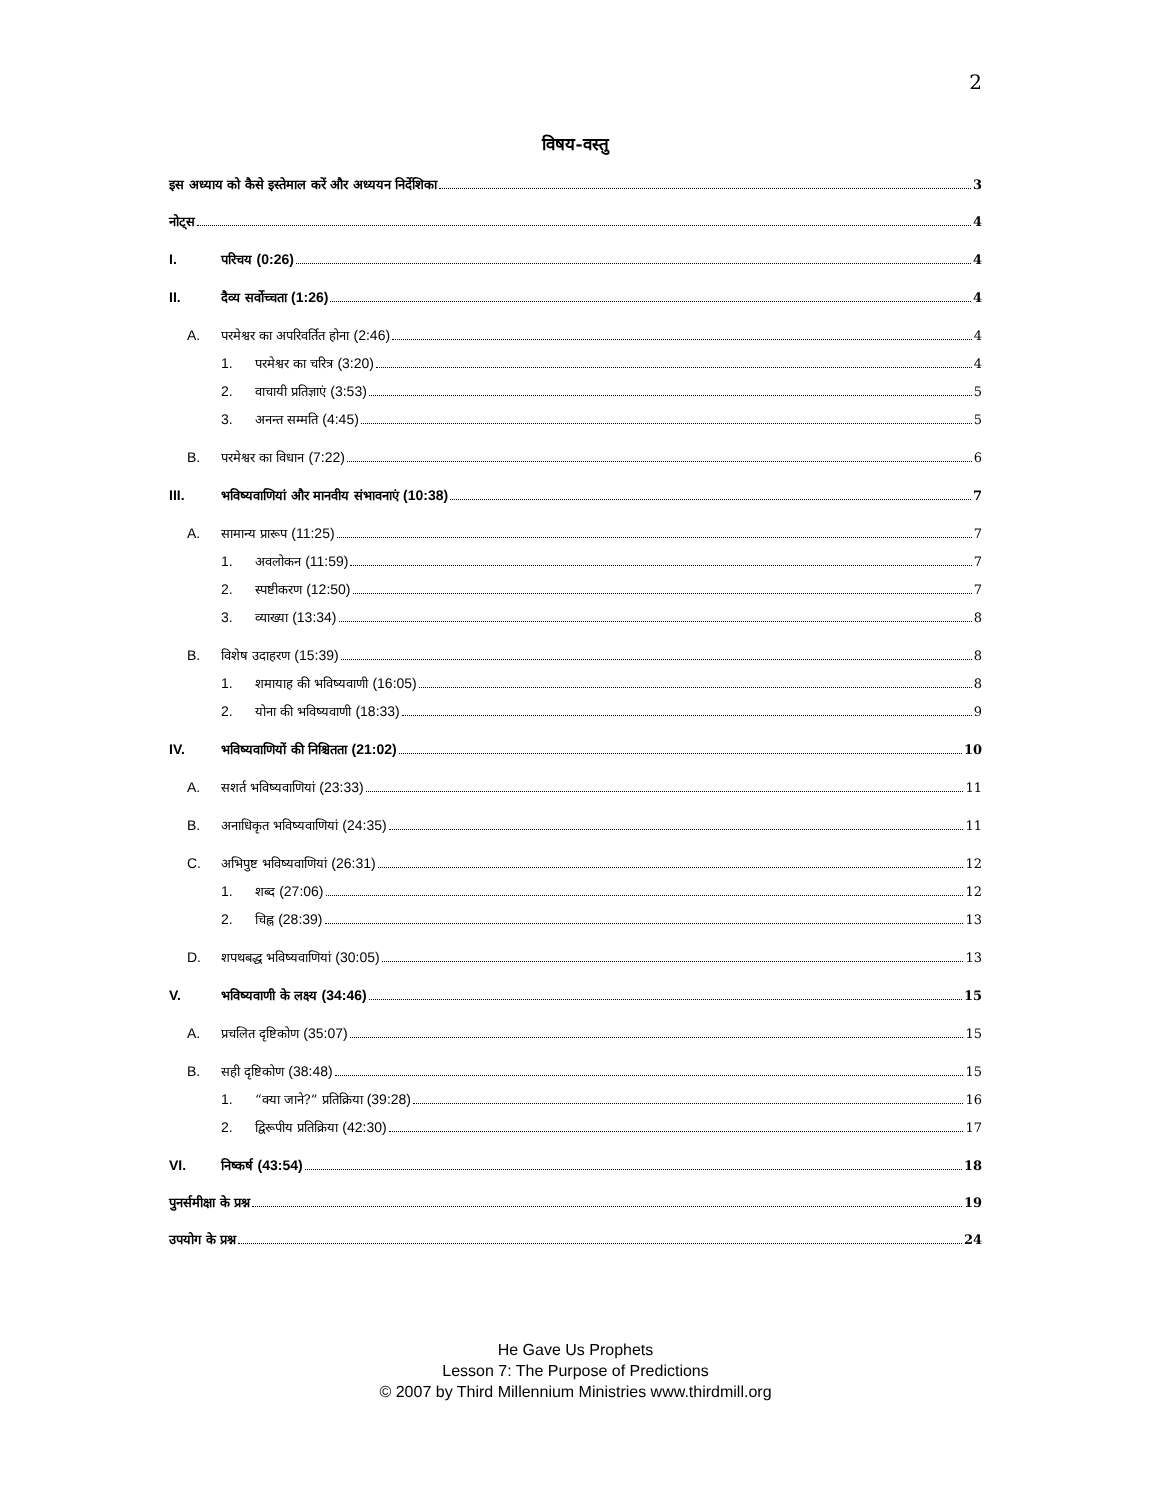2
विषय-वस्तु
इस अध्याय को कैसे इस्तेमाल करें और अध्ययन निर्देशिका 3
नोट्स 4
I. परिचय (0:26) 4
II. दैव्य सर्वोच्चता (1:26) 4
A. परमेश्वर का अपरिवर्तित होना (2:46) 4
1. परमेश्वर का चरित्र (3:20) 4
2. वाचायी प्रतिज्ञाएं (3:53) 5
3. अनन्त सम्मति (4:45) 5
B. परमेश्वर का विधान (7:22) 6
III. भविष्यवाणियां और मानवीय संभावनाएं (10:38) 7
A. सामान्य प्रारूप (11:25) 7
1. अवलोकन (11:59) 7
2. स्पष्टीकरण (12:50) 7
3. व्याख्या (13:34) 8
B. विशेष उदाहरण (15:39) 8
1. शमायाह की भविष्यवाणी (16:05) 8
2. योना की भविष्यवाणी (18:33) 9
IV. भविष्यवाणियों की निश्चितता (21:02) 10
A. सशर्त भविष्यवाणियां (23:33) 11
B. अनाधिकृत भविष्यवाणियां (24:35) 11
C. अभिपुष्ट भविष्यवाणियां (26:31) 12
1. शब्द (27:06) 12
2. चिह्न (28:39) 13
D. शपथबद्ध भविष्यवाणियां (30:05) 13
V. भविष्यवाणी के लक्ष्य (34:46) 15
A. प्रचलित दृष्टिकोण (35:07) 15
B. सही दृष्टिकोण (38:48) 15
1. “क्या जाने?” प्रतिक्रिया (39:28) 16
2. द्विरूपीय प्रतिक्रिया (42:30) 17
VI. निष्कर्ष (43:54) 18
पुनर्समीक्षा के प्रश्न 19
उपयोग के प्रश्न 24
He Gave Us Prophets
Lesson 7: The Purpose of Predictions
© 2007 by Third Millennium Ministries www.thirdmill.org